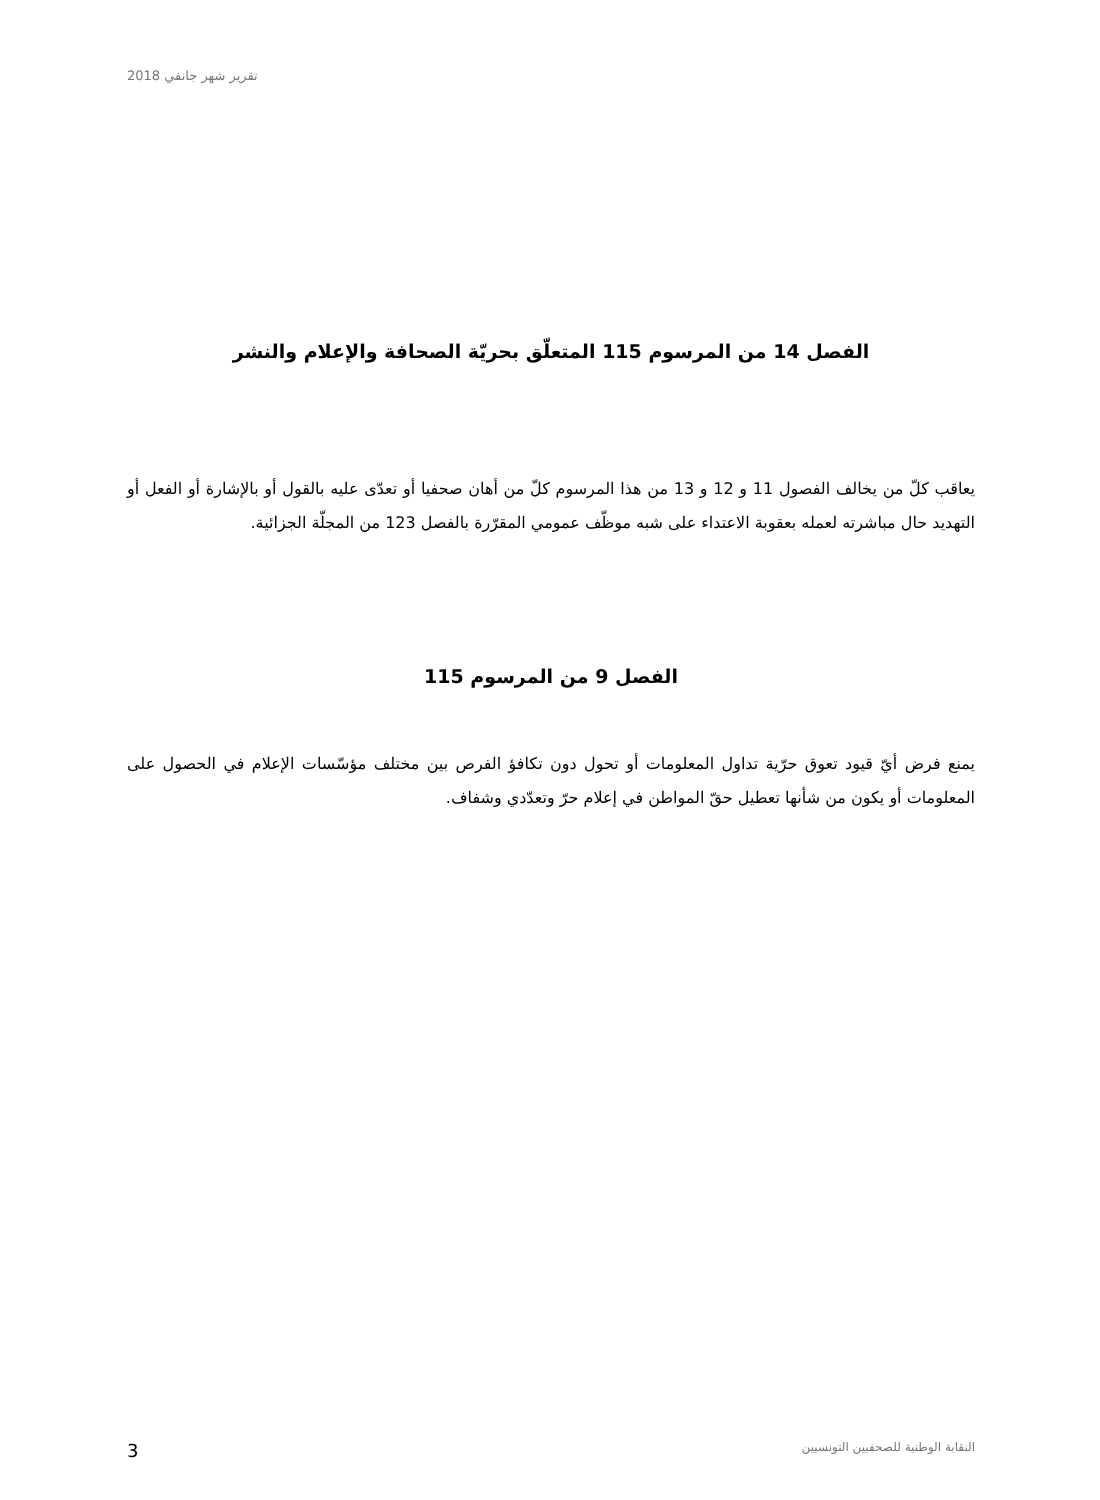تقرير شهر جانفي 2018
الفصل 14 من المرسوم 115 المتعلّق بحريّة الصحافة والإعلام والنشر
يعاقب كلّ من يخالف الفصول 11 و 12 و 13 من هذا المرسوم كلّ من أهان صحفيا أو تعدّى عليه بالقول أو بالإشارة أو الفعل أو التهديد حال مباشرته لعمله بعقوبة الاعتداء على شبه موظّف عمومي المقرّرة بالفصل 123 من المجلّة الجزائية.
الفصل 9 من المرسوم 115
يمنع فرض أيّ قيود تعوق حرّية تداول المعلومات أو تحول دون تكافؤ الفرص بين مختلف مؤسّسات الإعلام في الحصول على المعلومات أو يكون من شأنها تعطيل حقّ المواطن في إعلام حرّ وتعدّدي وشفاف.
3 النقابة الوطنية للصحفيين التونسيين